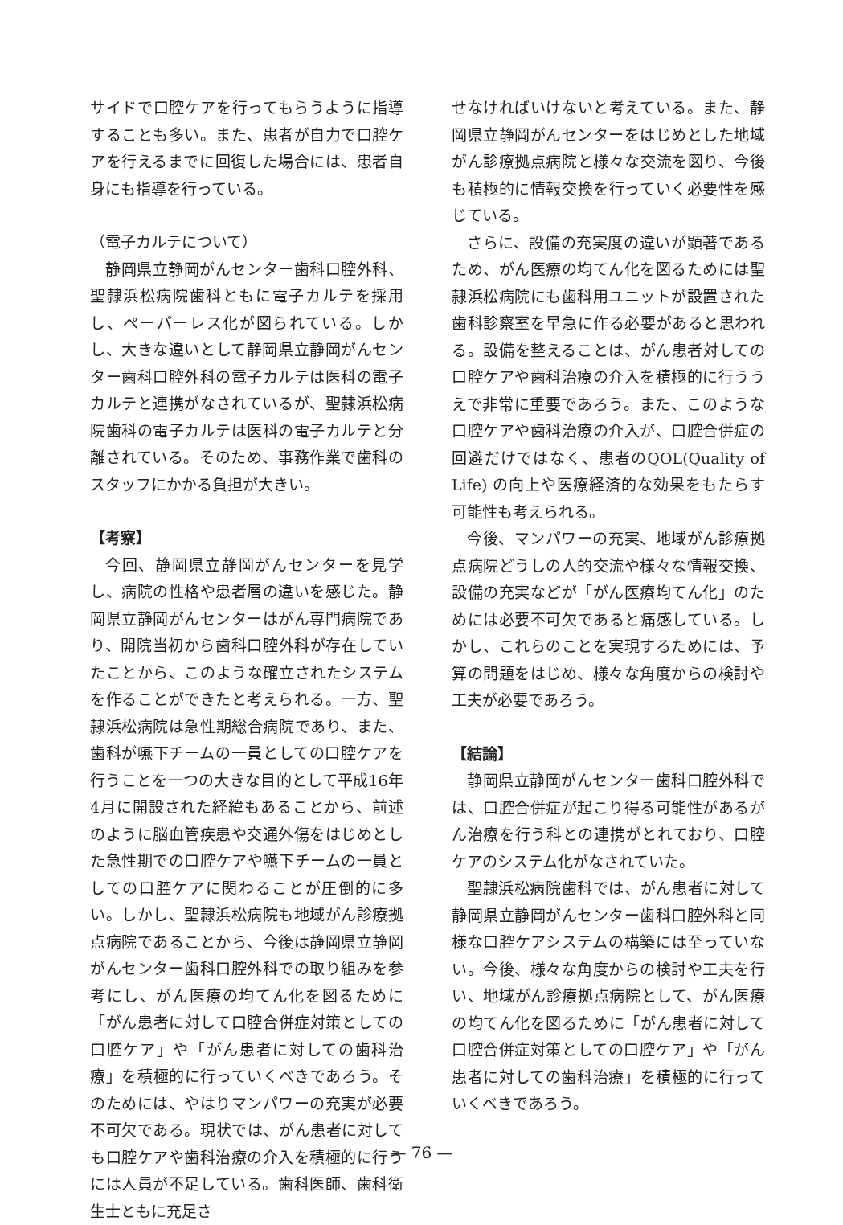サイドで口腔ケアを行ってもらうように指導することも多い。また、患者が自力で口腔ケアを行えるまでに回復した場合には、患者自身にも指導を行っている。
（電子カルテについて）
静岡県立静岡がんセンター歯科口腔外科、聖隷浜松病院歯科ともに電子カルテを採用し、ペーパーレス化が図られている。しかし、大きな違いとして静岡県立静岡がんセンター歯科口腔外科の電子カルテは医科の電子カルテと連携がなされているが、聖隷浜松病院歯科の電子カルテは医科の電子カルテと分離されている。そのため、事務作業で歯科のスタッフにかかる負担が大きい。
【考察】
今回、静岡県立静岡がんセンターを見学し、病院の性格や患者層の違いを感じた。静岡県立静岡がんセンターはがん専門病院であり、開院当初から歯科口腔外科が存在していたことから、このような確立されたシステムを作ることができたと考えられる。一方、聖隷浜松病院は急性期総合病院であり、また、歯科が嚥下チームの一員としての口腔ケアを行うことを一つの大きな目的として平成16年4月に開設された経緯もあることから、前述のように脳血管疾患や交通外傷をはじめとした急性期での口腔ケアや嚥下チームの一員としての口腔ケアに関わることが圧倒的に多い。しかし、聖隷浜松病院も地域がん診療拠点病院であることから、今後は静岡県立静岡がんセンター歯科口腔外科での取り組みを参考にし、がん医療の均てん化を図るために「がん患者に対して口腔合併症対策としての口腔ケア」や「がん患者に対しての歯科治療」を積極的に行っていくべきであろう。そのためには、やはりマンパワーの充実が必要不可欠である。現状では、がん患者に対しても口腔ケアや歯科治療の介入を積極的に行うには人員が不足している。歯科医師、歯科衛生士ともに充足さ
せなければいけないと考えている。また、静岡県立静岡がんセンターをはじめとした地域がん診療拠点病院と様々な交流を図り、今後も積極的に情報交換を行っていく必要性を感じている。
さらに、設備の充実度の違いが顕著であるため、がん医療の均てん化を図るためには聖隷浜松病院にも歯科用ユニットが設置された歯科診察室を早急に作る必要があると思われる。設備を整えることは、がん患者対しての口腔ケアや歯科治療の介入を積極的に行ううえで非常に重要であろう。また、このような口腔ケアや歯科治療の介入が、口腔合併症の回避だけではなく、患者のQOL(Quality of Life) の向上や医療経済的な効果をもたらす可能性も考えられる。
今後、マンパワーの充実、地域がん診療拠点病院どうしの人的交流や様々な情報交換、設備の充実などが「がん医療均てん化」のためには必要不可欠であると痛感している。しかし、これらのことを実現するためには、予算の問題をはじめ、様々な角度からの検討や工夫が必要であろう。
【結論】
静岡県立静岡がんセンター歯科口腔外科では、口腔合併症が起こり得る可能性があるがん治療を行う科との連携がとれており、口腔ケアのシステム化がなされていた。
聖隷浜松病院歯科では、がん患者に対して静岡県立静岡がんセンター歯科口腔外科と同様な口腔ケアシステムの構築には至っていない。今後、様々な角度からの検討や工夫を行い、地域がん診療拠点病院として、がん医療の均てん化を図るために「がん患者に対して口腔合併症対策としての口腔ケア」や「がん患者に対しての歯科治療」を積極的に行っていくべきであろう。
— 76 —